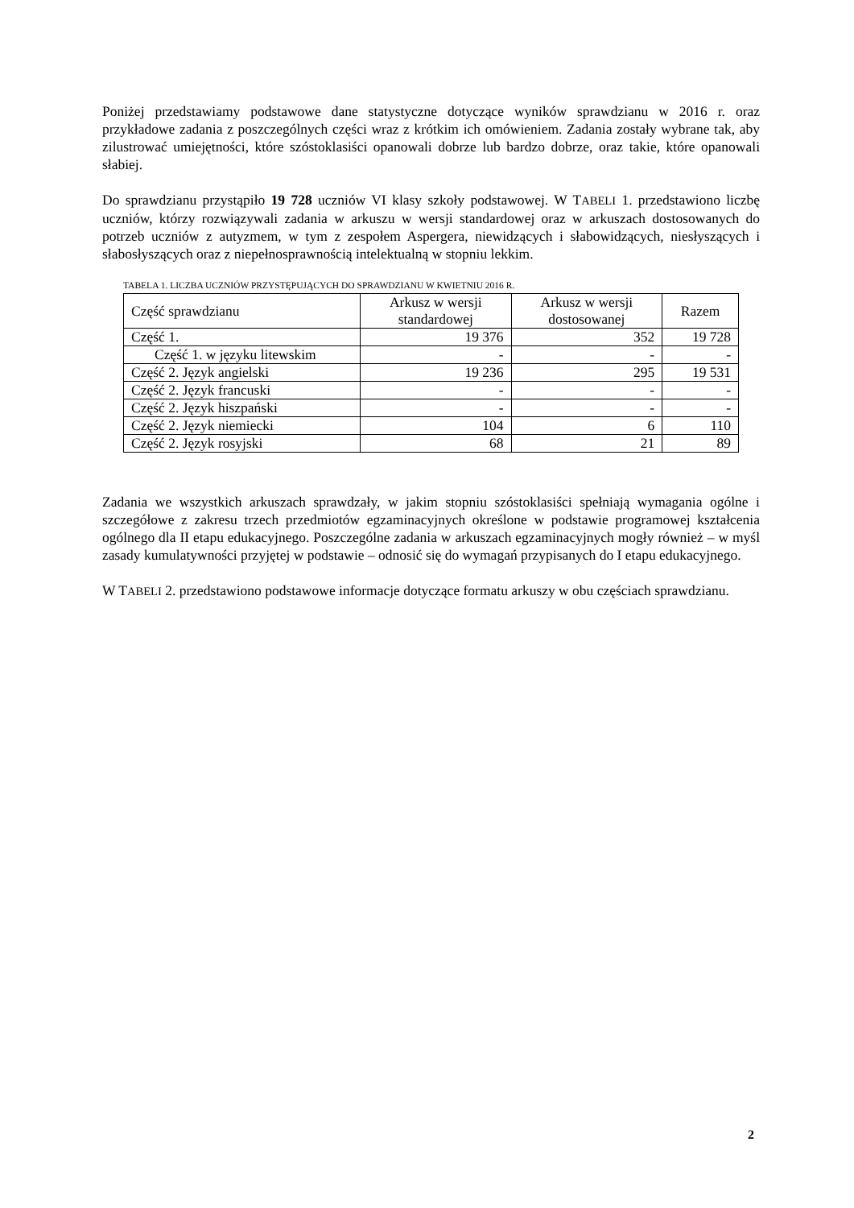Poniżej przedstawiamy podstawowe dane statystyczne dotyczące wyników sprawdzianu w 2016 r. oraz przykładowe zadania z poszczególnych części wraz z krótkim ich omówieniem. Zadania zostały wybrane tak, aby zilustrować umiejętności, które szóstoklasiści opanowali dobrze lub bardzo dobrze, oraz takie, które opanowali słabiej.
Do sprawdzianu przystąpiło 19 728 uczniów VI klasy szkoły podstawowej. W TABELI 1. przedstawiono liczbę uczniów, którzy rozwiązywali zadania w arkuszu w wersji standardowej oraz w arkuszach dostosowanych do potrzeb uczniów z autyzmem, w tym z zespołem Aspergera, niewidzących i słabowidzących, niesłyszących i słabosłyszących oraz z niepełnosprawnością intelektualną w stopniu lekkim.
TABELA 1. LICZBA UCZNIÓW PRZYSTĘPUJĄCYCH DO SPRAWDZIANU W KWIETNIU 2016 R.
| Część sprawdzianu | Arkusz w wersji standardowej | Arkusz w wersji dostosowanej | Razem |
| --- | --- | --- | --- |
| Część 1. | 19 376 | 352 | 19 728 |
| Część 1. w języku litewskim | - | - | - |
| Część 2. Język angielski | 19 236 | 295 | 19 531 |
| Część 2. Język francuski | - | - | - |
| Część 2. Język hiszpański | - | - | - |
| Część 2. Język niemiecki | 104 | 6 | 110 |
| Część 2. Język rosyjski | 68 | 21 | 89 |
Zadania we wszystkich arkuszach sprawdzały, w jakim stopniu szóstoklasiści spełniają wymagania ogólne i szczegółowe z zakresu trzech przedmiotów egzaminacyjnych określone w podstawie programowej kształcenia ogólnego dla II etapu edukacyjnego. Poszczególne zadania w arkuszach egzaminacyjnych mogły również – w myśl zasady kumulatywności przyjętej w podstawie – odnosić się do wymagań przypisanych do I etapu edukacyjnego.
W TABELI 2. przedstawiono podstawowe informacje dotyczące formatu arkuszy w obu częściach sprawdzianu.
2